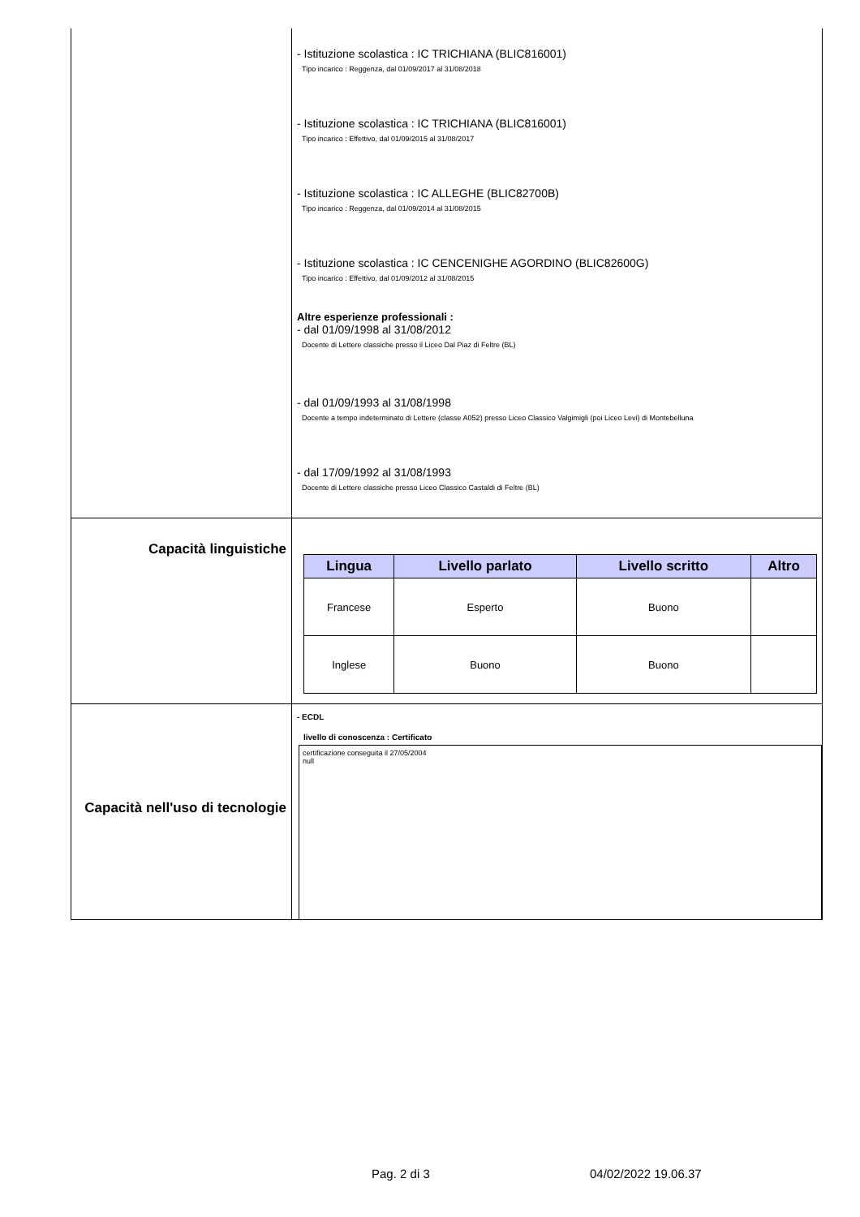- Istituzione scolastica : IC TRICHIANA (BLIC816001)
Tipo incarico : Reggenza, dal 01/09/2017 al 31/08/2018
- Istituzione scolastica : IC TRICHIANA (BLIC816001)
Tipo incarico : Effettivo, dal 01/09/2015 al 31/08/2017
- Istituzione scolastica : IC ALLEGHE (BLIC82700B)
Tipo incarico : Reggenza, dal 01/09/2014 al 31/08/2015
- Istituzione scolastica : IC CENCENIGHE AGORDINO (BLIC82600G)
Tipo incarico : Effettivo, dal 01/09/2012 al 31/08/2015
Altre esperienze professionali :
- dal 01/09/1998 al 31/08/2012
Docente di Lettere classiche presso il Liceo Dal Piaz di Feltre (BL)
- dal 01/09/1993 al 31/08/1998
Docente a tempo indeterminato di Lettere (classe A052) presso Liceo Classico Valgimigli (poi Liceo Levi) di Montebelluna
- dal 17/09/1992 al 31/08/1993
Docente di Lettere classiche presso Liceo Classico Castaldi di Feltre (BL)
Capacità linguistiche
| Lingua | Livello parlato | Livello scritto | Altro |
| --- | --- | --- | --- |
| Francese | Esperto | Buono | |
| Inglese | Buono | Buono | |
Capacità nell'uso di tecnologie
- ECDL
livello di conoscenza : Certificato
certificazione conseguita il 27/05/2004
null
Pag. 2 di 3 04/02/2022 19.06.37